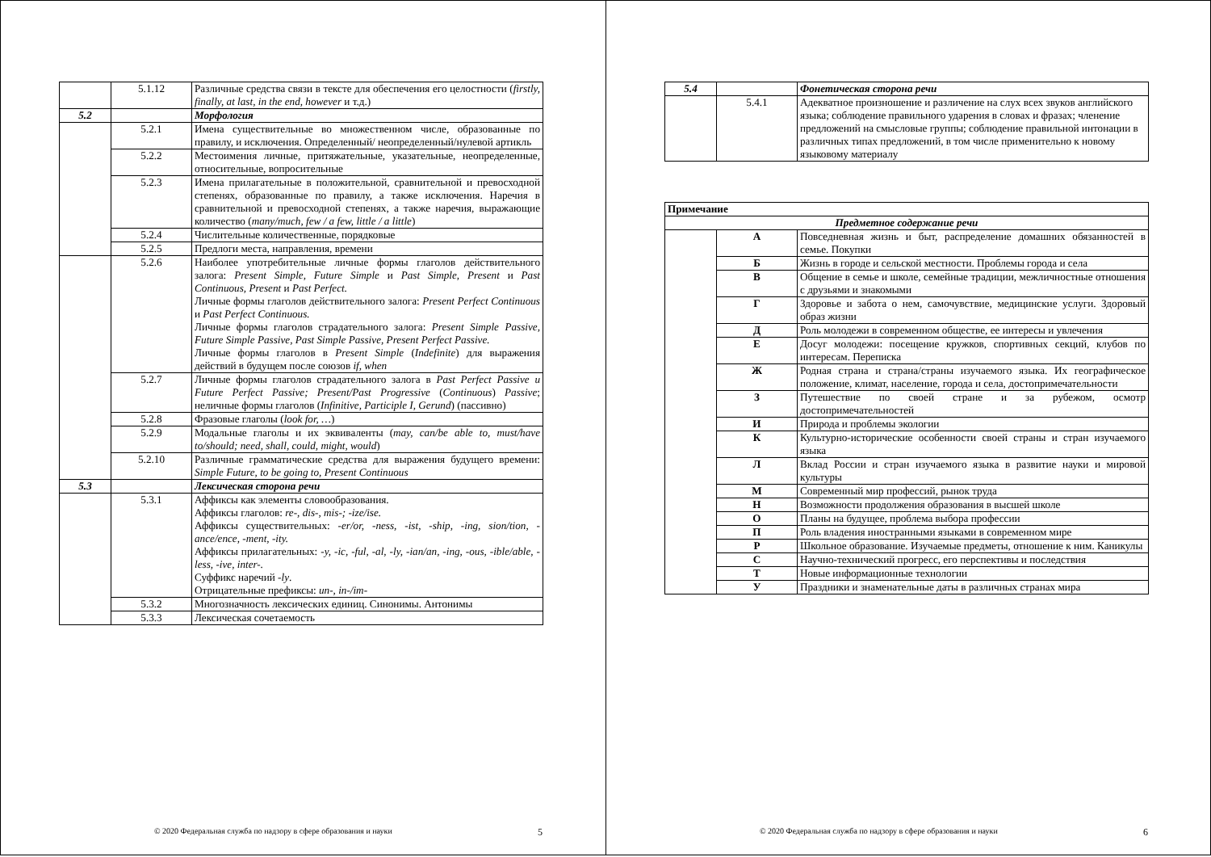| | 5.1.12 | Различные средства связи в тексте для обеспечения его целостности ( firstly, finally, at last, in the end, however и т.д.) |
| 5.2 | | Морфология |
| | 5.2.1 | Имена существительные во множественном числе, образованные по правилу, и исключения. Определенный/ неопределенный/нулевой артикль |
| | 5.2.2 | Местоимения личные, притяжательные, указательные, неопределенные, относительные, вопросительные |
| | 5.2.3 | Имена прилагательные в положительной, сравнительной и превосходной степенях, образованные по правилу, а также исключения. Наречия в сравнительной и превосходной степенях, а также наречия, выражающие количество ( many/much, few / a few, little / a little ) |
| | 5.2.4 | Числительные количественные, порядковые |
| | 5.2.5 | Предлоги места, направления, времени |
| | 5.2.6 | Наиболее употребительные личные формы глаголов действительного залога: Present Simple, Future Simple и Past Simple, Present и Past Continuous, Present и Past Perfect. Личные формы глаголов действительного залога: Present Perfect Continuous и Past Perfect Continuous. Личные формы глаголов страдательного залога: Present Simple Passive, Future Simple Passive, Past Simple Passive, Present Perfect Passive. Личные формы глаголов в Present Simple ( Indefinite ) для выражения действий в будущем после союзов if, when |
| | 5.2.7 | Личные формы глаголов страдательного залога в Past Perfect Passive и Future Perfect Passive; Present/Past Progressive ( Continuous ) Passive ; неличные формы глаголов ( Infinitive, Participle I, Gerund ) (пассивно) |
| | 5.2.8 | Фразовые глаголы ( look for, … ) |
| | 5.2.9 | Модальные глаголы и их эквиваленты ( may, can/be able to, must/have to/should; need, shall, could, might, would ) |
| | 5.2.10 | Различные грамматические средства для выражения будущего времени: Simple Future, to be going to, Present Continuous |
| 5.3 | | Лексическая сторона речи |
| | 5.3.1 | Аффиксы как элементы словообразования. Аффиксы глаголов: re-, dis-, mis-; -ize/ise. Аффиксы существительных: -er/or, -ness, -ist, -ship, -ing, sion/tion, -ance/ence, -ment, -ity. Аффиксы прилагательных: -y, -ic, -ful, -al, -ly, -ian/an, -ing, -ous, -ible/able, -less, -ive, inter-. Суффикс наречий -ly . Отрицательные префиксы: un-, in-/im- |
| | 5.3.2 | Многозначность лексических единиц. Синонимы. Антонимы |
| | 5.3.3 | Лексическая сочетаемость |
© 2020 Федеральная служба по надзору в сфере образования и науки
5
| 5.4 | | Фонетическая сторона речи |
| | 5.4.1 | Адекватное произношение и различение на слух всех звуков английского языка; соблюдение правильного ударения в словах и фразах; членение предложений на смысловые группы; соблюдение правильной интонации в различных типах предложений, в том числе применительно к новому языковому материалу |
| Примечание | | |
| Предметное содержание речи | | |
| | А | Повседневная жизнь и быт, распределение домашних обязанностей в семье. Покупки |
| | Б | Жизнь в городе и сельской местности. Проблемы города и села |
| | В | Общение в семье и школе, семейные традиции, межличностные отношения с друзьями и знакомыми |
| | Г | Здоровье и забота о нем, самочувствие, медицинские услуги. Здоровый образ жизни |
| | Д | Роль молодежи в современном обществе, ее интересы и увлечения |
| | Е | Досуг молодежи: посещение кружков, спортивных секций, клубов по интересам. Переписка |
| | Ж | Родная страна и страна/страны изучаемого языка. Их географическое положение, климат, население, города и села, достопримечательности |
| | З | Путешествие по своей стране и за рубежом, осмотр достопримечательностей |
| | И | Природа и проблемы экологии |
| | К | Культурно-исторические особенности своей страны и стран изучаемого языка |
| | Л | Вклад России и стран изучаемого языка в развитие науки и мировой культуры |
| | М | Современный мир профессий, рынок труда |
| | Н | Возможности продолжения образования в высшей школе |
| | О | Планы на будущее, проблема выбора профессии |
| | П | Роль владения иностранными языками в современном мире |
| | Р | Школьное образование. Изучаемые предметы, отношение к ним. Каникулы |
| | С | Научно-технический прогресс, его перспективы и последствия |
| | Т | Новые информационные технологии |
| | У | Праздники и знаменательные даты в различных странах мира |
© 2020 Федеральная служба по надзору в сфере образования и науки
6